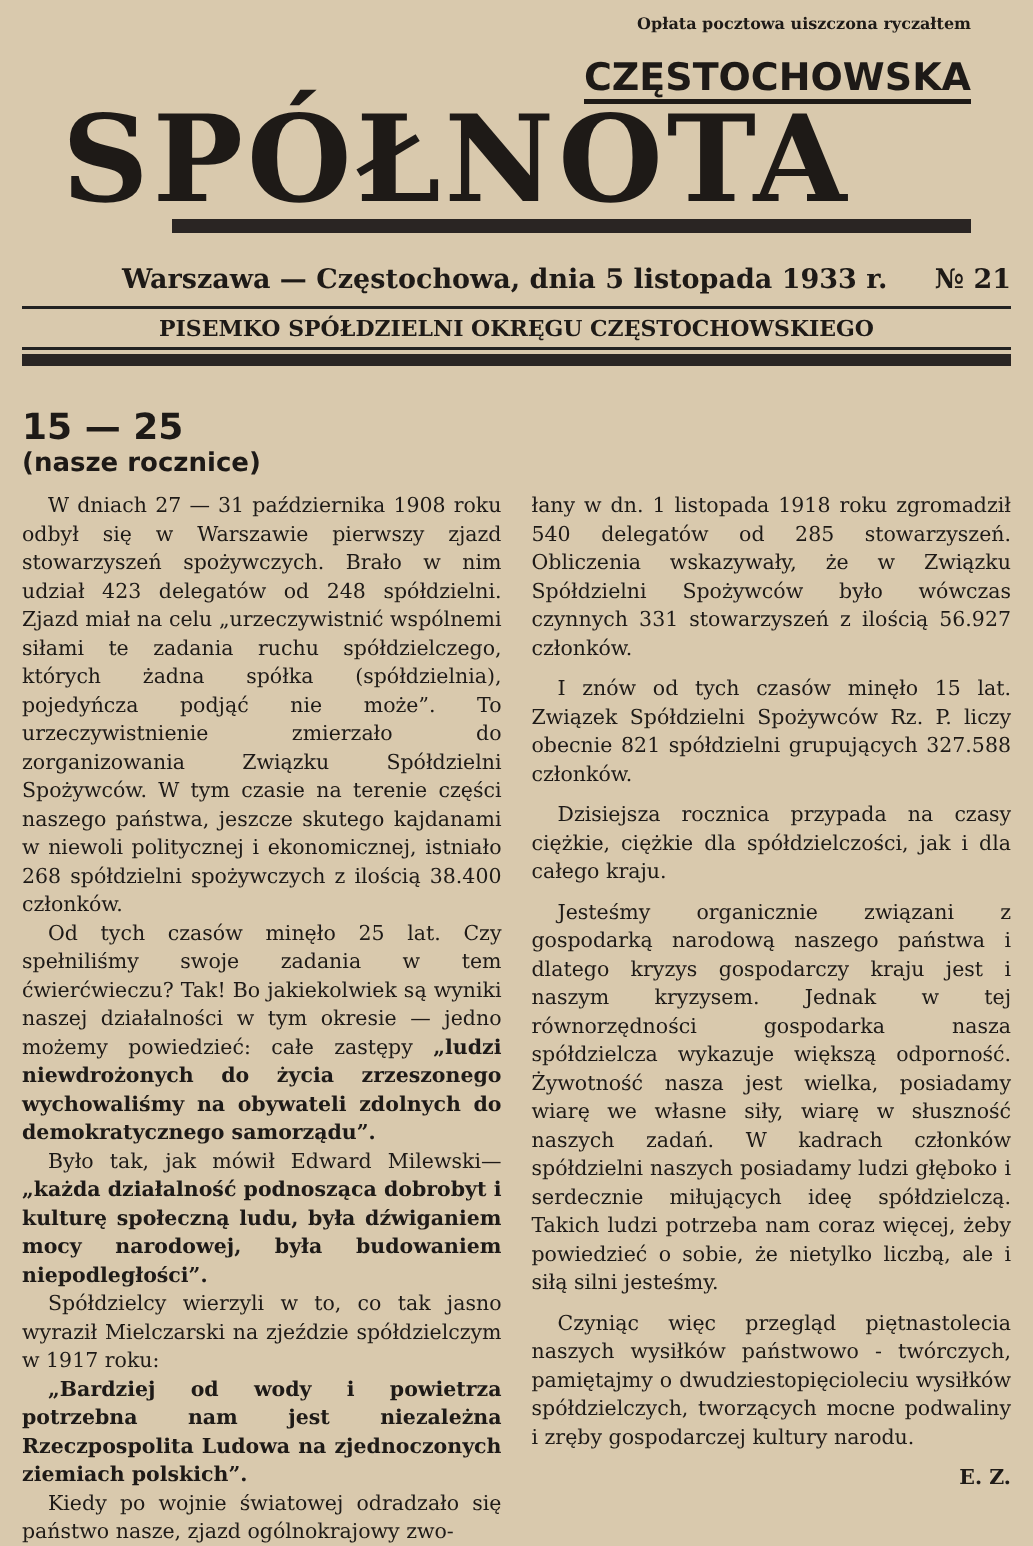Opłata pocztowa uiszczona ryczałtem
CZĘSTOCHOWSKA
SPÓŁNOTA
Warszawa — Częstochowa, dnia 5 listopada 1933 r. № 21
PISEMKO SPÓŁDZIELNI OKRĘGU CZĘSTOCHOWSKIEGO
15 — 25
(nasze rocznice)
W dniach 27 — 31 października 1908 roku odbył się w Warszawie pierwszy zjazd stowarzyszeń spożywczych. Brało w nim udział 423 delegatów od 248 spółdzielni. Zjazd miał na celu „urzeczywistnić wspólnemi siłami te zadania ruchu spółdzielczego, których żadna spółka (spółdzielnia), pojedyńcza podjąć nie może”. To urzeczywistnienie zmierzało do zorganizowania Związku Spółdzielni Spożywców. W tym czasie na terenie części naszego państwa, jeszcze skutego kajdanami w niewoli politycznej i ekonomicznej, istniało 268 spółdzielni spożywczych z ilością 38.400 członków.
Od tych czasów minęło 25 lat. Czy spełniliśmy swoje zadania w tem ćwierćwieczu? Tak! Bo jakiekolwiek są wyniki naszej działalności w tym okresie — jedno możemy powiedzieć: całe zastępy „ludzi niewdrożonych do życia zrzeszonego wychowaliśmy na obywateli zdolnych do demokratycznego samorządu”.
Było tak, jak mówił Edward Milewski— „każda działalność podnosząca dobrobyt i kulturę społeczną ludu, była dźwiganiem mocy narodowej, była budowaniem niepodległości”.
Spółdzielcy wierzyli w to, co tak jasno wyraził Mielczarski na zjeździe spółdzielczym w 1917 roku:
„Bardziej od wody i powietrza potrzebna nam jest niezależna Rzeczpospolita Ludowa na zjednoczonych ziemiach polskich”.
Kiedy po wojnie światowej odradzało się państwo nasze, zjazd ogólnokrajowy zwo-
łany w dn. 1 listopada 1918 roku zgromadził 540 delegatów od 285 stowarzyszeń. Obliczenia wskazywały, że w Związku Spółdzielni Spożywców było wówczas czynnych 331 stowarzyszeń z ilością 56.927 członków.
I znów od tych czasów minęło 15 lat. Związek Spółdzielni Spożywców Rz. P. liczy obecnie 821 spółdzielni grupujących 327.588 członków.
Dzisiejsza rocznica przypada na czasy ciężkie, ciężkie dla spółdzielczości, jak i dla całego kraju.
Jesteśmy organicznie związani z gospodarką narodową naszego państwa i dlatego kryzys gospodarczy kraju jest i naszym kryzysem. Jednak w tej równorzędności gospodarka nasza spółdzielcza wykazuje większą odporność. Żywotność nasza jest wielka, posiadamy wiarę we własne siły, wiarę w słuszność naszych zadań. W kadrach członków spółdzielni naszych posiadamy ludzi głęboko i serdecznie miłujących ideę spółdzielczą. Takich ludzi potrzeba nam coraz więcej, żeby powiedzieć o sobie, że nietylko liczbą, ale i siłą silni jesteśmy.
Czyniąc więc przegląd piętnastolecia naszych wysiłków państwowo - twórczych, pamiętajmy o dwudziestopięcioleciu wysiłków spółdzielczych, tworzących mocne podwaliny i zręby gospodarczej kultury narodu.
E. Z.